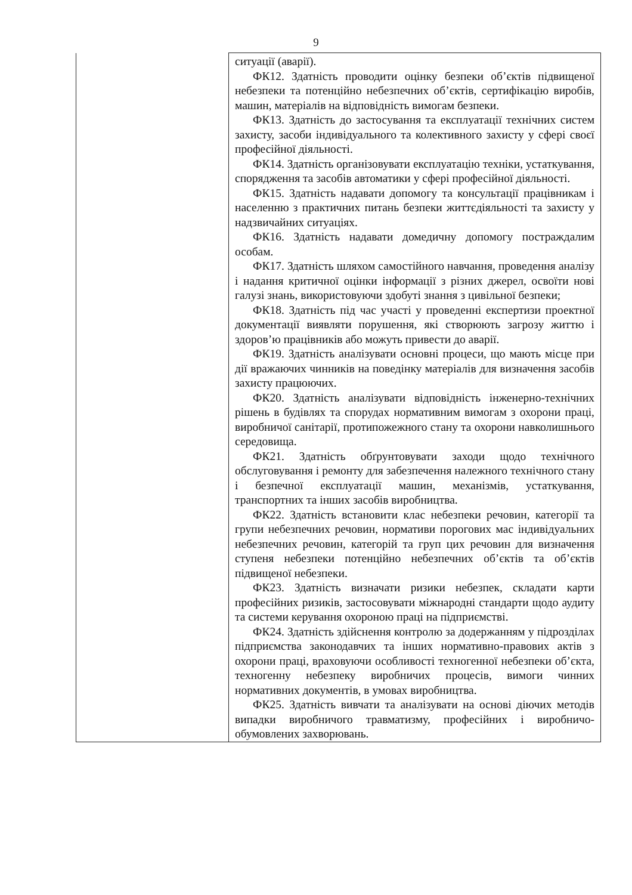9
| | ситуації (аварії). ФК12. Здатність проводити оцінку безпеки об’єктів підвищеної небезпеки та потенційно небезпечних об’єктів, сертифікацію виробів, машин, матеріалів на відповідність вимогам безпеки. ФК13. Здатність до застосування та експлуатації технічних систем захисту, засоби індивідуального та колективного захисту у сфері своєї професійної діяльності. ФК14. Здатність організовувати експлуатацію техніки, устаткування, спорядження та засобів автоматики у сфері професійної діяльності. ФК15. Здатність надавати допомогу та консультації працівникам і населенню з практичних питань безпеки життєдіяльності та захисту у надзвичайних ситуаціях. ФК16. Здатність надавати домедичну допомогу постраждалим особам. ФК17. Здатність шляхом самостійного навчання, проведення аналізу і надання критичної оцінки інформації з різних джерел, освоїти нові галузі знань, використовуючи здобуті знання з цивільної безпеки; ФК18. Здатність під час участі у проведенні експертизи проектної документації виявляти порушення, які створюють загрозу життю і здоров’ю працівників або можуть привести до аварії. ФК19. Здатність аналізувати основні процеси, що мають місце при дії вражаючих чинників на поведінку матеріалів для визначення засобів захисту працюючих. ФК20. Здатність аналізувати відповідність інженерно-технічних рішень в будівлях та спорудах нормативним вимогам з охорони праці, виробничої санітарії, протипожежного стану та охорони навколишнього середовища. ФК21. Здатність обґрунтовувати заходи щодо технічного обслуговування і ремонту для забезпечення належного технічного стану і безпечної експлуатації машин, механізмів, устаткування, транспортних та інших засобів виробництва. ФК22. Здатність встановити клас небезпеки речовин, категорії та групи небезпечних речовин, нормативи порогових мас індивідуальних небезпечних речовин, категорій та груп цих речовин для визначення ступеня небезпеки потенційно небезпечних об’єктів та об’єктів підвищеної небезпеки. ФК23. Здатність визначати ризики небезпек, складати карти професійних ризиків, застосовувати міжнародні стандарти щодо аудиту та системи керування охороною праці на підприємстві. ФК24. Здатність здійснення контролю за додержанням у підрозділах підприємства законодавчих та інших нормативно-правових актів з охорони праці, враховуючи особливості техногенної небезпеки об’єкта, техногенну небезпеку виробничих процесів, вимоги чинних нормативних документів, в умовах виробництва. ФК25. Здатність вивчати та аналізувати на основі діючих методів випадки виробничого травматизму, професійних і виробничо-обумовлених захворювань. |